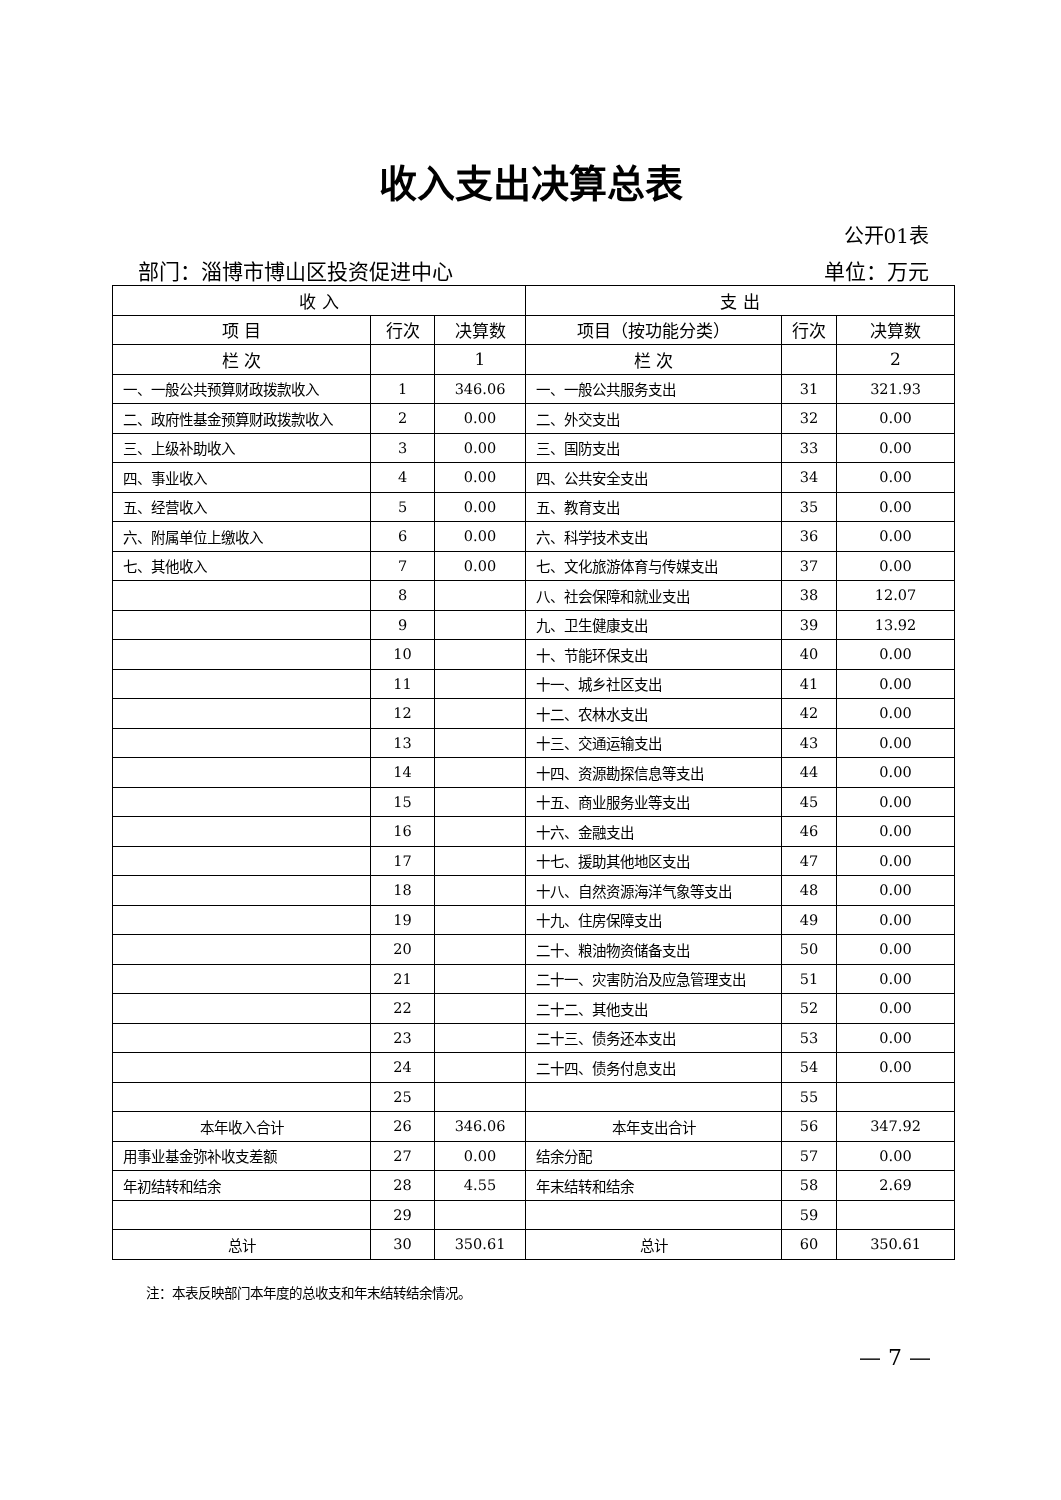收入支出决算总表
公开01表
部门：淄博市博山区投资促进中心 单位：万元
| 收 入 | | | 支 出 | | |
| --- | --- | --- | --- | --- | --- |
| 项 目 | 行次 | 决算数 | 项目（按功能分类） | 行次 | 决算数 |
| 栏 次 | | 1 | 栏 次 | | 2 |
| 一、一般公共预算财政拨款收入 | 1 | 346.06 | 一、一般公共服务支出 | 31 | 321.93 |
| 二、政府性基金预算财政拨款收入 | 2 | 0.00 | 二、外交支出 | 32 | 0.00 |
| 三、上级补助收入 | 3 | 0.00 | 三、国防支出 | 33 | 0.00 |
| 四、事业收入 | 4 | 0.00 | 四、公共安全支出 | 34 | 0.00 |
| 五、经营收入 | 5 | 0.00 | 五、教育支出 | 35 | 0.00 |
| 六、附属单位上缴收入 | 6 | 0.00 | 六、科学技术支出 | 36 | 0.00 |
| 七、其他收入 | 7 | 0.00 | 七、文化旅游体育与传媒支出 | 37 | 0.00 |
| | 8 | | 八、社会保障和就业支出 | 38 | 12.07 |
| | 9 | | 九、卫生健康支出 | 39 | 13.92 |
| | 10 | | 十、节能环保支出 | 40 | 0.00 |
| | 11 | | 十一、城乡社区支出 | 41 | 0.00 |
| | 12 | | 十二、农林水支出 | 42 | 0.00 |
| | 13 | | 十三、交通运输支出 | 43 | 0.00 |
| | 14 | | 十四、资源勘探信息等支出 | 44 | 0.00 |
| | 15 | | 十五、商业服务业等支出 | 45 | 0.00 |
| | 16 | | 十六、金融支出 | 46 | 0.00 |
| | 17 | | 十七、援助其他地区支出 | 47 | 0.00 |
| | 18 | | 十八、自然资源海洋气象等支出 | 48 | 0.00 |
| | 19 | | 十九、住房保障支出 | 49 | 0.00 |
| | 20 | | 二十、粮油物资储备支出 | 50 | 0.00 |
| | 21 | | 二十一、灾害防治及应急管理支出 | 51 | 0.00 |
| | 22 | | 二十二、其他支出 | 52 | 0.00 |
| | 23 | | 二十三、债务还本支出 | 53 | 0.00 |
| | 24 | | 二十四、债务付息支出 | 54 | 0.00 |
| | 25 | | | 55 | |
| 本年收入合计 | 26 | 346.06 | 本年支出合计 | 56 | 347.92 |
| 用事业基金弥补收支差额 | 27 | 0.00 | 结余分配 | 57 | 0.00 |
| 年初结转和结余 | 28 | 4.55 | 年末结转和结余 | 58 | 2.69 |
| | 29 | | | 59 | |
| 总计 | 30 | 350.61 | 总计 | 60 | 350.61 |
注：本表反映部门本年度的总收支和年末结转结余情况。
— 7 —